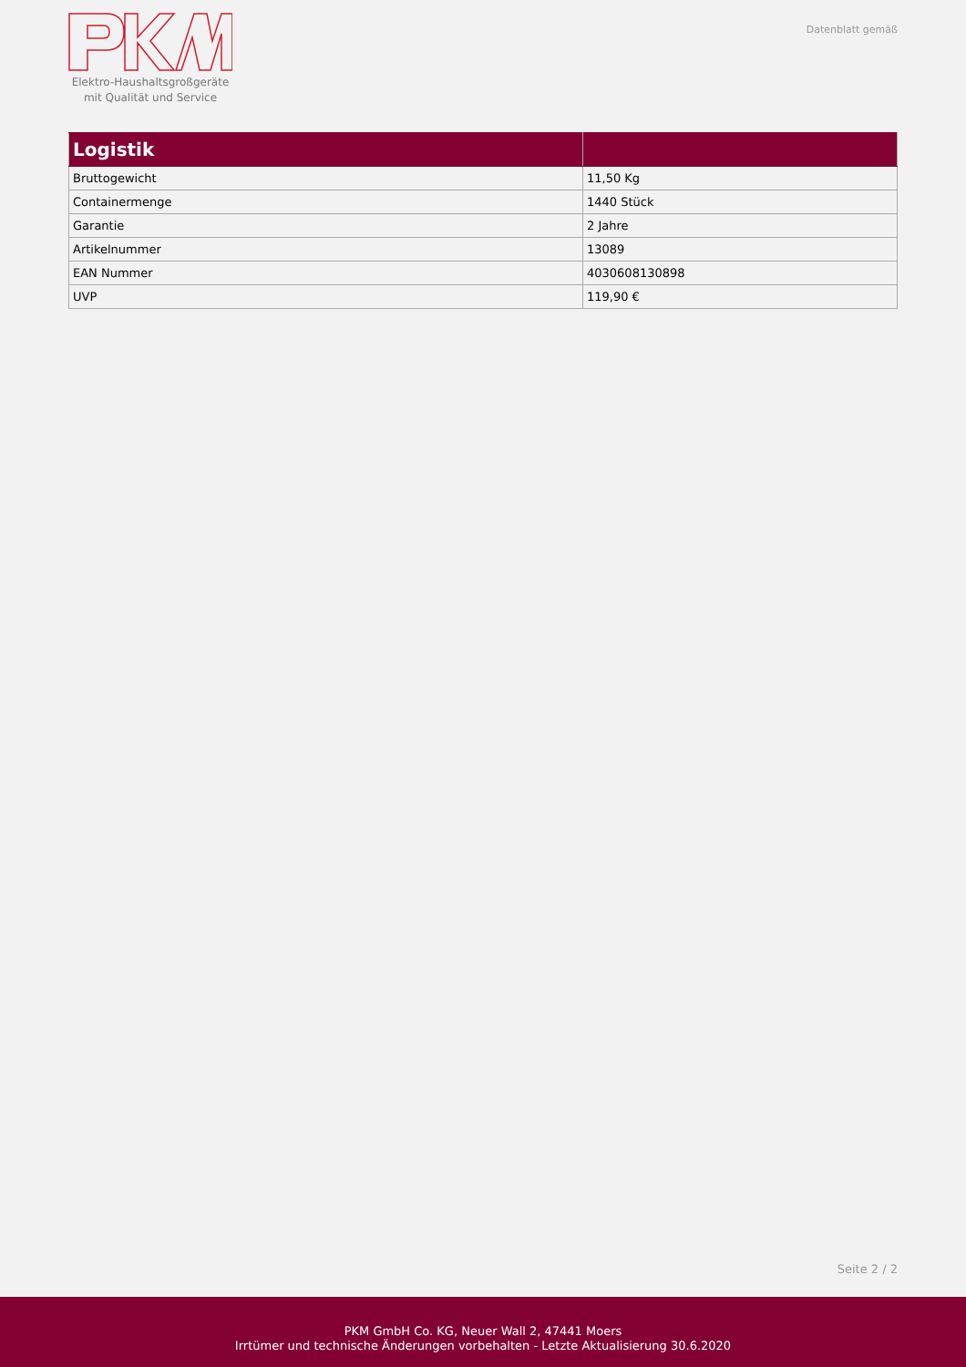Elektro-Haushaltsgroßgeräte
mit Qualität und Service
Datenblatt gemäß
| Logistik | |
| --- | --- |
| Bruttogewicht | 11,50 Kg |
| Containermenge | 1440 Stück |
| Garantie | 2 Jahre |
| Artikelnummer | 13089 |
| EAN Nummer | 4030608130898 |
| UVP | 119,90 € |
Seite 2 / 2
PKM GmbH Co. KG, Neuer Wall 2, 47441 Moers
Irrtümer und technische Änderungen vorbehalten - Letzte Aktualisierung 30.6.2020